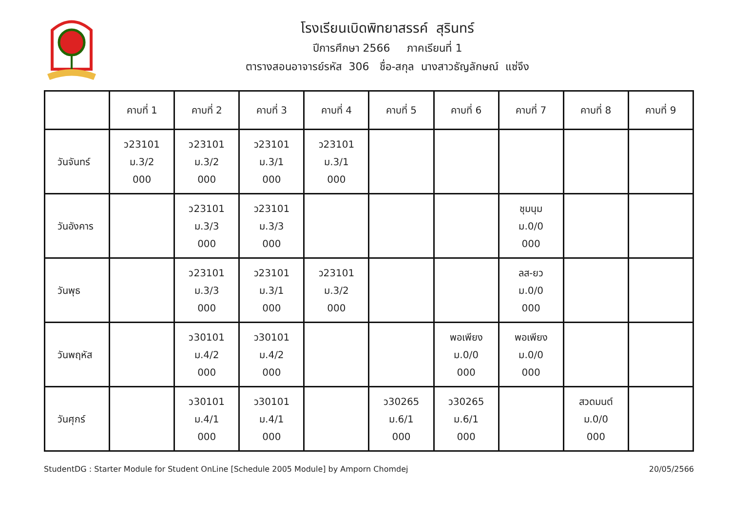โรงเรียนเบิดพิทยาสรรค์ สุรินทร์
ปีการศึกษา 2566 ภาคเรียนที่ 1
ตารางสอนอาจารย์รหัส 306 ชื่อ-สกุล นางสาวธัญลักษณ์ แซ่จึง
| | คาบที่ 1 | คาบที่ 2 | คาบที่ 3 | คาบที่ 4 | คาบที่ 5 | คาบที่ 6 | คาบที่ 7 | คาบที่ 8 | คาบที่ 9 |
| --- | --- | --- | --- | --- | --- | --- | --- | --- | --- |
| วันจันทร์ | ว23101 ม.3/2 000 | ว23101 ม.3/2 000 | ว23101 ม.3/1 000 | ว23101 ม.3/1 000 | | | | | |
| วันอังคาร | | ว23101 ม.3/3 000 | ว23101 ม.3/3 000 | | | | ชุมนุม ม.0/0 000 | | |
| วันพุธ | | ว23101 ม.3/3 000 | ว23101 ม.3/1 000 | ว23101 ม.3/2 000 | | | ลส-ยว ม.0/0 000 | | |
| วันพฤหัส | | ว30101 ม.4/2 000 | ว30101 ม.4/2 000 | | | พอเพียง ม.0/0 000 | พอเพียง ม.0/0 000 | | |
| วันศุกร์ | | ว30101 ม.4/1 000 | ว30101 ม.4/1 000 | | ว30265 ม.6/1 000 | ว30265 ม.6/1 000 | | สวดมนต์ ม.0/0 000 | |
StudentDG : Starter Module for Student OnLine [Schedule 2005 Module] by Amporn Chomdej 20/05/2566